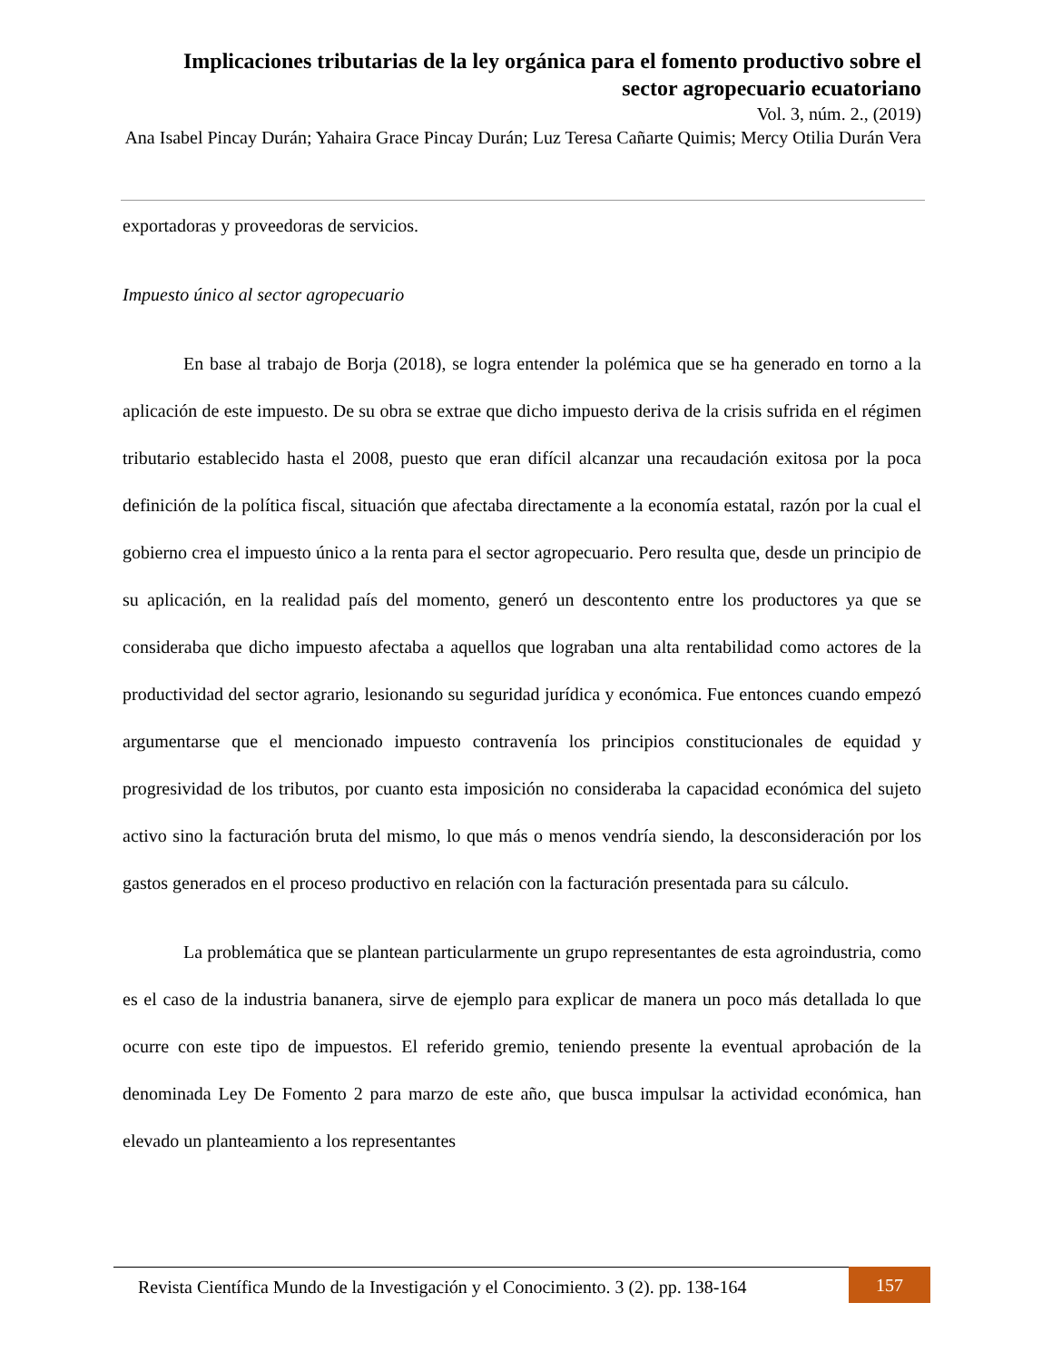Implicaciones tributarias de la ley orgánica para el fomento productivo sobre el sector agropecuario ecuatoriano
Vol. 3, núm. 2., (2019)
Ana Isabel Pincay Durán; Yahaira Grace Pincay Durán; Luz Teresa Cañarte Quimis; Mercy Otilia Durán Vera
exportadoras y proveedoras de servicios.
Impuesto único al sector agropecuario
En base al trabajo de Borja (2018), se logra entender la polémica que se ha generado en torno a la aplicación de este impuesto. De su obra se extrae que dicho impuesto deriva de la crisis sufrida en el régimen tributario establecido hasta el 2008, puesto que eran difícil alcanzar una recaudación exitosa por la poca definición de la política fiscal, situación que afectaba directamente a la economía estatal, razón por la cual el gobierno crea el impuesto único a la renta para el sector agropecuario. Pero resulta que, desde un principio de su aplicación, en la realidad país del momento, generó un descontento entre los productores ya que se consideraba que dicho impuesto afectaba a aquellos que lograban una alta rentabilidad como actores de la productividad del sector agrario, lesionando su seguridad jurídica y económica. Fue entonces cuando empezó argumentarse que el mencionado impuesto contravenía los principios constitucionales de equidad y progresividad de los tributos, por cuanto esta imposición no consideraba la capacidad económica del sujeto activo sino la facturación bruta del mismo, lo que más o menos vendría siendo, la desconsideración por los gastos generados en el proceso productivo en relación con la facturación presentada para su cálculo.
La problemática que se plantean particularmente un grupo representantes de esta agroindustria, como es el caso de la industria bananera, sirve de ejemplo para explicar de manera un poco más detallada lo que ocurre con este tipo de impuestos. El referido gremio, teniendo presente la eventual aprobación de la denominada Ley De Fomento 2 para marzo de este año, que busca impulsar la actividad económica, han elevado un planteamiento a los representantes
Revista Científica Mundo de la Investigación y el Conocimiento. 3 (2). pp. 138-164 157